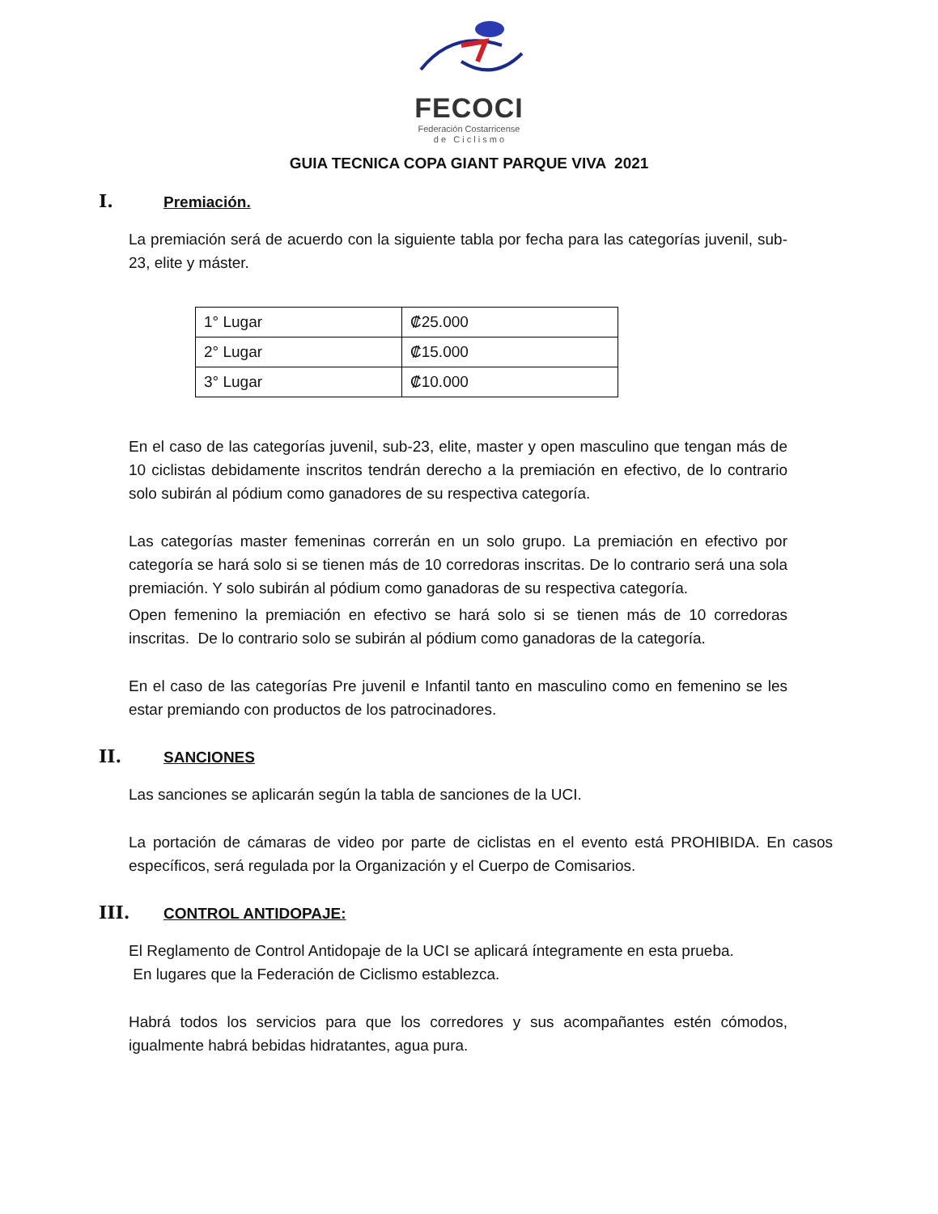FECOCI
Federación Costarricense
d e C i c l i s m o
GUIA TECNICA COPA GIANT PARQUE VIVA 2021
I. Premiación.
La premiación será de acuerdo con la siguiente tabla por fecha para las categorías juvenil, sub-23, elite y máster.
| 1° Lugar | ₡25.000 |
| 2° Lugar | ₡15.000 |
| 3° Lugar | ₡10.000 |
En el caso de las categorías juvenil, sub-23, elite, master y open masculino que tengan más de 10 ciclistas debidamente inscritos tendrán derecho a la premiación en efectivo, de lo contrario solo subirán al pódium como ganadores de su respectiva categoría.
Las categorías master femeninas correrán en un solo grupo. La premiación en efectivo por categoría se hará solo si se tienen más de 10 corredoras inscritas. De lo contrario será una sola premiación. Y solo subirán al pódium como ganadoras de su respectiva categoría.
Open femenino la premiación en efectivo se hará solo si se tienen más de 10 corredoras inscritas. De lo contrario solo se subirán al pódium como ganadoras de la categoría.
En el caso de las categorías Pre juvenil e Infantil tanto en masculino como en femenino se les estar premiando con productos de los patrocinadores.
II. SANCIONES
Las sanciones se aplicarán según la tabla de sanciones de la UCI.
La portación de cámaras de video por parte de ciclistas en el evento está PROHIBIDA. En casos específicos, será regulada por la Organización y el Cuerpo de Comisarios.
III. CONTROL ANTIDOPAJE:
El Reglamento de Control Antidopaje de la UCI se aplicará íntegramente en esta prueba.
En lugares que la Federación de Ciclismo establezca.
Habrá todos los servicios para que los corredores y sus acompañantes estén cómodos, igualmente habrá bebidas hidratantes, agua pura.